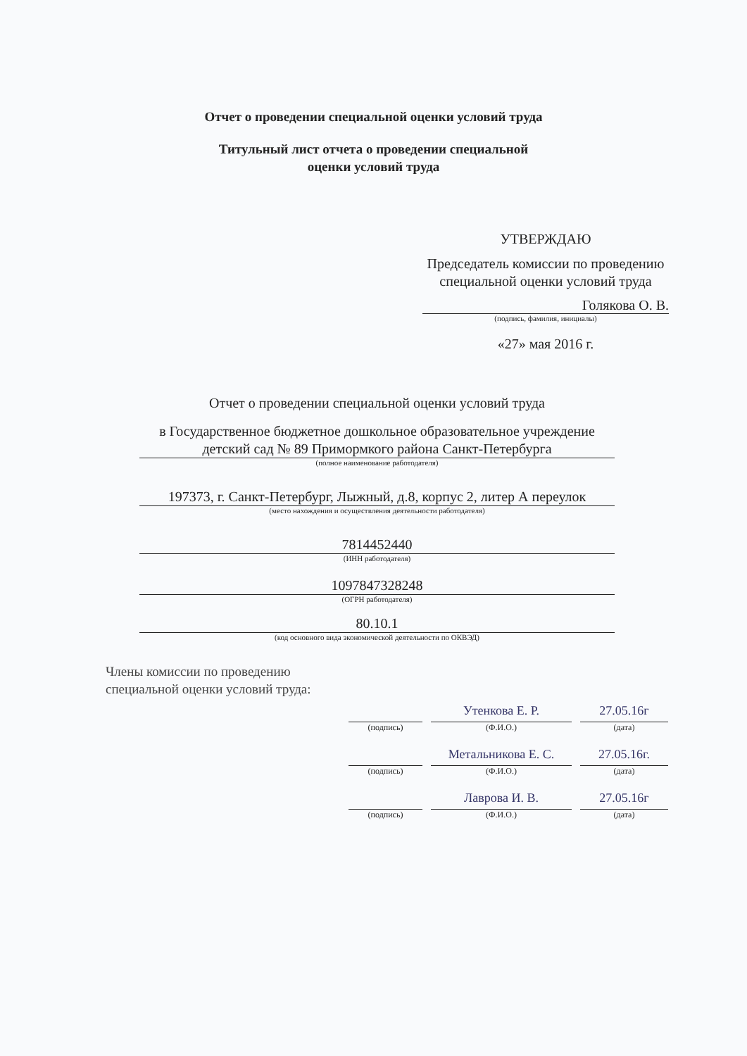Отчет о проведении специальной оценки условий труда
Титульный лист отчета о проведении специальной
оценки условий труда
УТВЕРЖДАЮ
Председатель комиссии по проведению специальной оценки условий труда
Голякова О. В.
(подпись, фамилия, инициалы)
«27» мая 2016 г.
Отчет о проведении специальной оценки условий труда
в Государственное бюджетное дошкольное образовательное учреждение детский сад № 89 Примормкого района Санкт-Петербурга
(полное наименование работодателя)
197373, г. Санкт-Петербург, Лыжный, д.8, корпус 2, литер А переулок
(место нахождения и осуществления деятельности работодателя)
7814452440
(ИНН работодателя)
1097847328248
(ОГРН работодателя)
80.10.1
(код основного вида экономической деятельности по ОКВЭД)
Члены комиссии по проведению
специальной оценки условий труда:
(подпись)
Утенкова Е. Р.
(Ф.И.О.)
27.05.16г
(дата)
(подпись)
Метальникова Е. С.
(Ф.И.О.)
27.05.16г.
(дата)
(подпись)
Лаврова И. В.
(Ф.И.О.)
27.05.16г
(дата)